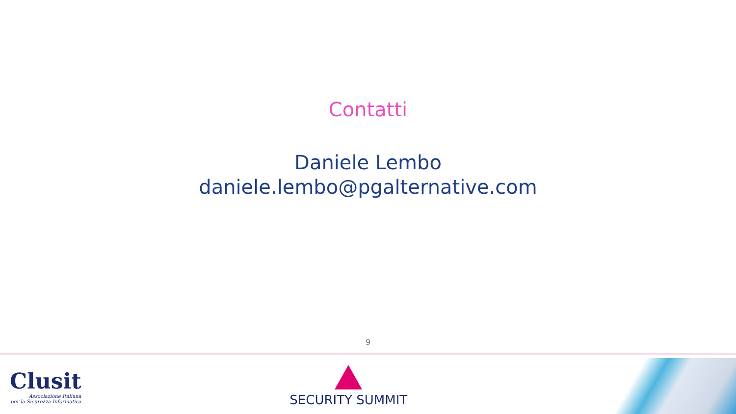Contatti
Daniele Lembo
daniele.lembo@pgalternative.com
9
Clusit
Associazione Italiana
per la Sicurezza Informatica
SECURITY SUMMIT